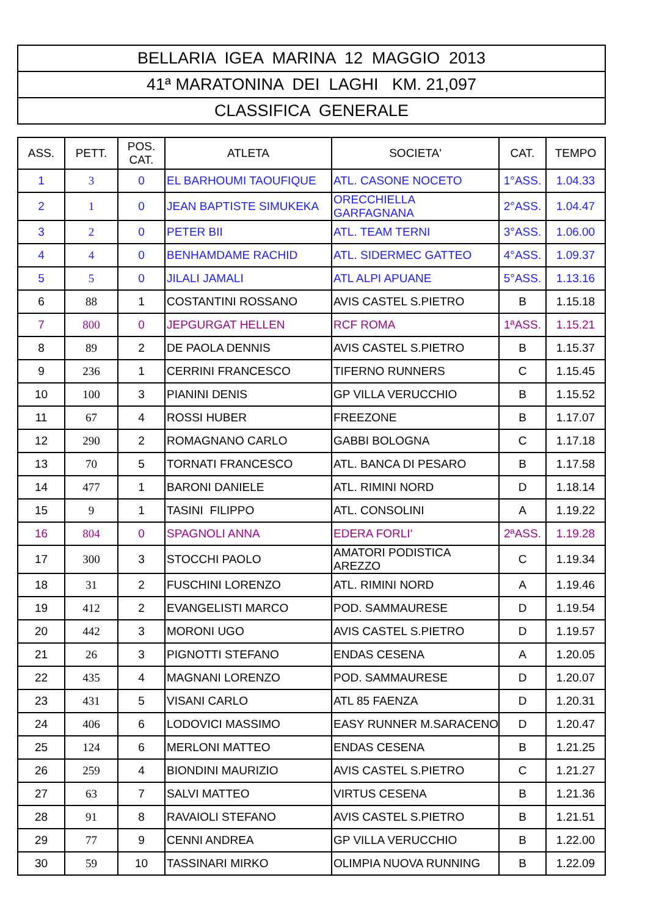| BELLARIA IGEA MARINA 12 MAGGIO 2013 |
| 41ª MARATONINA DEI LAGHI KM. 21,097 |
| CLASSIFICA GENERALE |
| ASS. | PETT. | POS. CAT. | ATLETA | SOCIETA' | CAT. | TEMPO |
| --- | --- | --- | --- | --- | --- | --- |
| 1 | 3 | 0 | EL BARHOUMI TAOUFIQUE | ATL. CASONE NOCETO | 1°ASS. | 1.04.33 |
| 2 | 1 | 0 | JEAN BAPTISTE SIMUKEKA | ORECCHIELLA GARFAGNANA | 2°ASS. | 1.04.47 |
| 3 | 2 | 0 | PETER BII | ATL. TEAM TERNI | 3°ASS. | 1.06.00 |
| 4 | 4 | 0 | BENHAMDAME RACHID | ATL. SIDERMEC GATTEO | 4°ASS. | 1.09.37 |
| 5 | 5 | 0 | JILALI JAMALI | ATL ALPI APUANE | 5°ASS. | 1.13.16 |
| 6 | 88 | 1 | COSTANTINI ROSSANO | AVIS CASTEL S.PIETRO | B | 1.15.18 |
| 7 | 800 | 0 | JEPGURGAT HELLEN | RCF ROMA | 1ªASS. | 1.15.21 |
| 8 | 89 | 2 | DE PAOLA DENNIS | AVIS CASTEL S.PIETRO | B | 1.15.37 |
| 9 | 236 | 1 | CERRINI FRANCESCO | TIFERNO RUNNERS | C | 1.15.45 |
| 10 | 100 | 3 | PIANINI DENIS | GP VILLA VERUCCHIO | B | 1.15.52 |
| 11 | 67 | 4 | ROSSI HUBER | FREEZONE | B | 1.17.07 |
| 12 | 290 | 2 | ROMAGNANO CARLO | GABBI BOLOGNA | C | 1.17.18 |
| 13 | 70 | 5 | TORNATI FRANCESCO | ATL. BANCA DI PESARO | B | 1.17.58 |
| 14 | 477 | 1 | BARONI DANIELE | ATL. RIMINI NORD | D | 1.18.14 |
| 15 | 9 | 1 | TASINI FILIPPO | ATL. CONSOLINI | A | 1.19.22 |
| 16 | 804 | 0 | SPAGNOLI ANNA | EDERA FORLI' | 2ªASS. | 1.19.28 |
| 17 | 300 | 3 | STOCCHI PAOLO | AMATORI PODISTICA AREZZO | C | 1.19.34 |
| 18 | 31 | 2 | FUSCHINI LORENZO | ATL. RIMINI NORD | A | 1.19.46 |
| 19 | 412 | 2 | EVANGELISTI MARCO | POD. SAMMAURESE | D | 1.19.54 |
| 20 | 442 | 3 | MORONI UGO | AVIS CASTEL S.PIETRO | D | 1.19.57 |
| 21 | 26 | 3 | PIGNOTTI STEFANO | ENDAS CESENA | A | 1.20.05 |
| 22 | 435 | 4 | MAGNANI LORENZO | POD. SAMMAURESE | D | 1.20.07 |
| 23 | 431 | 5 | VISANI CARLO | ATL 85 FAENZA | D | 1.20.31 |
| 24 | 406 | 6 | LODOVICI MASSIMO | EASY RUNNER M.SARACENO | D | 1.20.47 |
| 25 | 124 | 6 | MERLONI MATTEO | ENDAS CESENA | B | 1.21.25 |
| 26 | 259 | 4 | BIONDINI MAURIZIO | AVIS CASTEL S.PIETRO | C | 1.21.27 |
| 27 | 63 | 7 | SALVI MATTEO | VIRTUS CESENA | B | 1.21.36 |
| 28 | 91 | 8 | RAVAIOLI STEFANO | AVIS CASTEL S.PIETRO | B | 1.21.51 |
| 29 | 77 | 9 | CENNI ANDREA | GP VILLA VERUCCHIO | B | 1.22.00 |
| 30 | 59 | 10 | TASSINARI MIRKO | OLIMPIA NUOVA RUNNING | B | 1.22.09 |